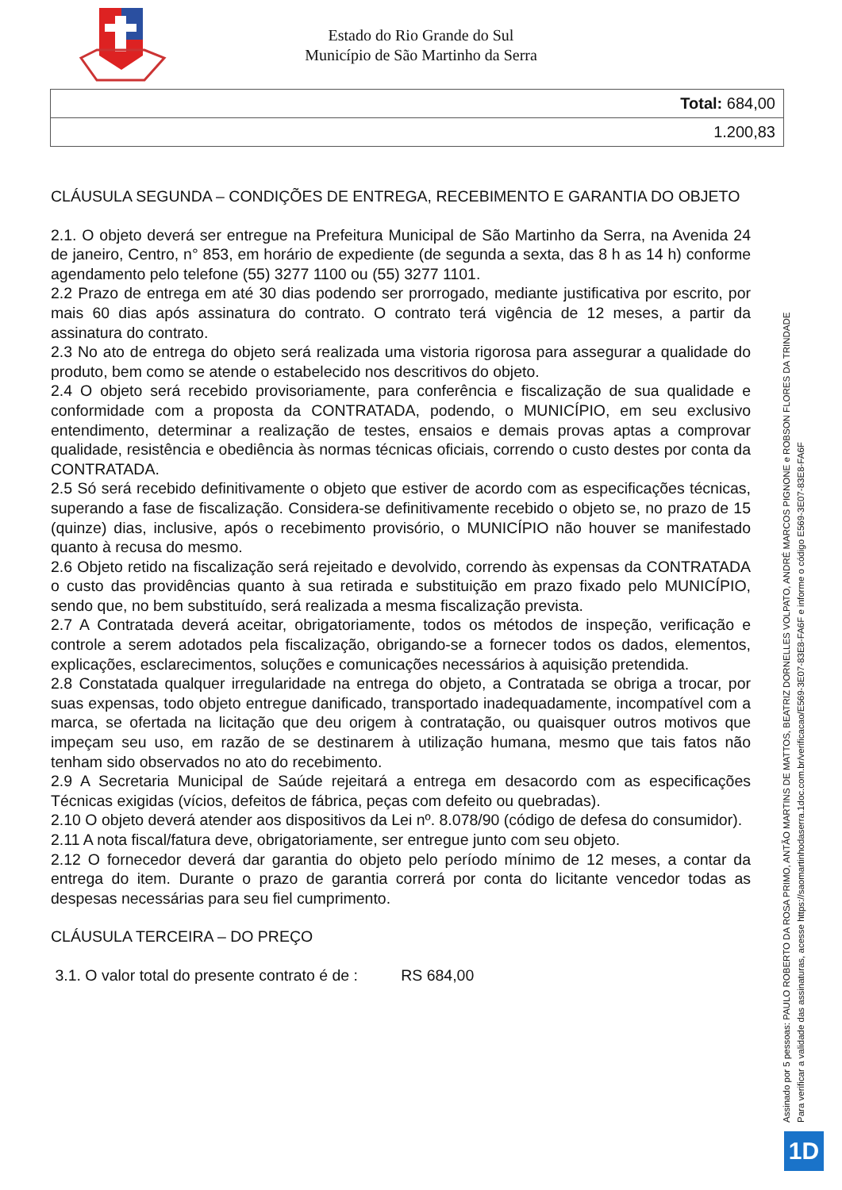Estado do Rio Grande do Sul
Município de São Martinho da Serra
| Total: 684,00 |
| 1.200,83 |
CLÁUSULA SEGUNDA – CONDIÇÕES DE ENTREGA, RECEBIMENTO E GARANTIA DO OBJETO
2.1. O objeto deverá ser entregue na Prefeitura Municipal de São Martinho da Serra, na Avenida 24 de janeiro, Centro, n° 853, em horário de expediente (de segunda a sexta, das 8 h as 14 h) conforme agendamento pelo telefone (55) 3277 1100 ou (55) 3277 1101.
2.2 Prazo de entrega em até 30 dias podendo ser prorrogado, mediante justificativa por escrito, por mais 60 dias após assinatura do contrato. O contrato terá vigência de 12 meses, a partir da assinatura do contrato.
2.3 No ato de entrega do objeto será realizada uma vistoria rigorosa para assegurar a qualidade do produto, bem como se atende o estabelecido nos descritivos do objeto.
2.4 O objeto será recebido provisoriamente, para conferência e fiscalização de sua qualidade e conformidade com a proposta da CONTRATADA, podendo, o MUNICÍPIO, em seu exclusivo entendimento, determinar a realização de testes, ensaios e demais provas aptas a comprovar qualidade, resistência e obediência às normas técnicas oficiais, correndo o custo destes por conta da CONTRATADA.
2.5 Só será recebido definitivamente o objeto que estiver de acordo com as especificações técnicas, superando a fase de fiscalização. Considera-se definitivamente recebido o objeto se, no prazo de 15 (quinze) dias, inclusive, após o recebimento provisório, o MUNICÍPIO não houver se manifestado quanto à recusa do mesmo.
2.6 Objeto retido na fiscalização será rejeitado e devolvido, correndo às expensas da CONTRATADA o custo das providências quanto à sua retirada e substituição em prazo fixado pelo MUNICÍPIO, sendo que, no bem substituído, será realizada a mesma fiscalização prevista.
2.7 A Contratada deverá aceitar, obrigatoriamente, todos os métodos de inspeção, verificação e controle a serem adotados pela fiscalização, obrigando-se a fornecer todos os dados, elementos, explicações, esclarecimentos, soluções e comunicações necessários à aquisição pretendida.
2.8 Constatada qualquer irregularidade na entrega do objeto, a Contratada se obriga a trocar, por suas expensas, todo objeto entregue danificado, transportado inadequadamente, incompatível com a marca, se ofertada na licitação que deu origem à contratação, ou quaisquer outros motivos que impeçam seu uso, em razão de se destinarem à utilização humana, mesmo que tais fatos não tenham sido observados no ato do recebimento.
2.9 A Secretaria Municipal de Saúde rejeitará a entrega em desacordo com as especificações Técnicas exigidas (vícios, defeitos de fábrica, peças com defeito ou quebradas).
2.10 O objeto deverá atender aos dispositivos da Lei nº. 8.078/90 (código de defesa do consumidor).
2.11 A nota fiscal/fatura deve, obrigatoriamente, ser entregue junto com seu objeto.
2.12 O fornecedor deverá dar garantia do objeto pelo período mínimo de 12 meses, a contar da entrega do item. Durante o prazo de garantia correrá por conta do licitante vencedor todas as despesas necessárias para seu fiel cumprimento.
CLÁUSULA TERCEIRA – DO PREÇO
3.1. O valor total do presente contrato é de : RS 684,00
Assinado por 5 pessoas: PAULO ROBERTO DA ROSA PRIMO, ANTÃO MARTINS DE MATTOS, BEATRIZ DORNELLES VOLPATO, ANDRÉ MARCOS PIGNONE e ROBSON FLORES DA TRINDADE
Para verificar a validade das assinaturas, acesse https://saomartinhodaserra.1doc.com.br/verificacao/E569-3E07-83E8-FA6F e informe o código E569-3E07-83E8-FA6F
1D